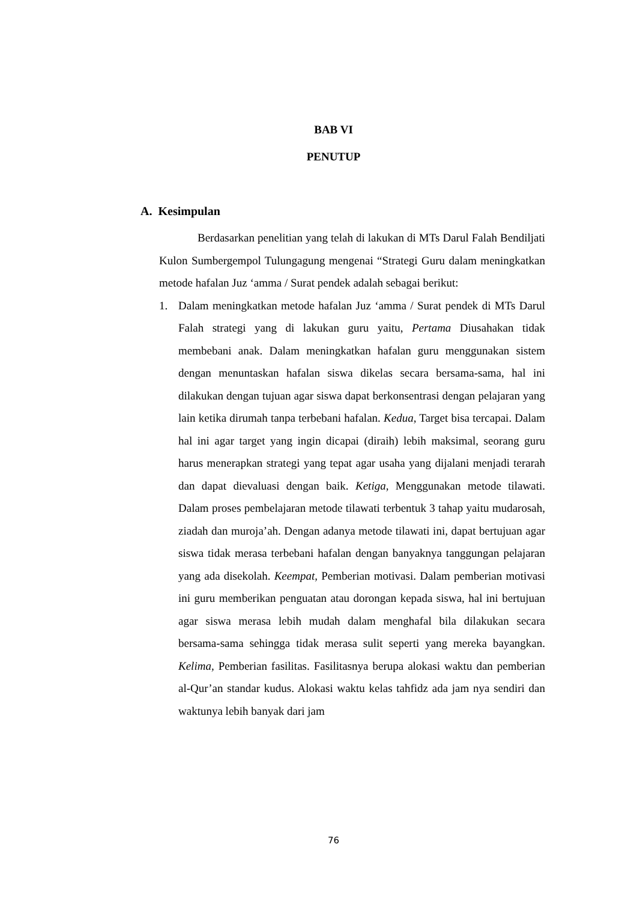BAB VI
PENUTUP
A. Kesimpulan
Berdasarkan penelitian yang telah di lakukan di MTs Darul Falah Bendiljati Kulon Sumbergempol Tulungagung mengenai “Strategi Guru dalam meningkatkan metode hafalan Juz ‘amma / Surat pendek adalah sebagai berikut:
1. Dalam meningkatkan metode hafalan Juz ‘amma / Surat pendek di MTs Darul Falah strategi yang di lakukan guru yaitu, Pertama Diusahakan tidak membebani anak. Dalam meningkatkan hafalan guru menggunakan sistem dengan menuntaskan hafalan siswa dikelas secara bersama-sama, hal ini dilakukan dengan tujuan agar siswa dapat berkonsentrasi dengan pelajaran yang lain ketika dirumah tanpa terbebani hafalan. Kedua, Target bisa tercapai. Dalam hal ini agar target yang ingin dicapai (diraih) lebih maksimal, seorang guru harus menerapkan strategi yang tepat agar usaha yang dijalani menjadi terarah dan dapat dievaluasi dengan baik. Ketiga, Menggunakan metode tilawati. Dalam proses pembelajaran metode tilawati terbentuk 3 tahap yaitu mudarosah, ziadah dan muroja’ah. Dengan adanya metode tilawati ini, dapat bertujuan agar siswa tidak merasa terbebani hafalan dengan banyaknya tanggungan pelajaran yang ada disekolah. Keempat, Pemberian motivasi. Dalam pemberian motivasi ini guru memberikan penguatan atau dorongan kepada siswa, hal ini bertujuan agar siswa merasa lebih mudah dalam menghafal bila dilakukan secara bersama-sama sehingga tidak merasa sulit seperti yang mereka bayangkan. Kelima, Pemberian fasilitas. Fasilitasnya berupa alokasi waktu dan pemberian al-Qur’an standar kudus. Alokasi waktu kelas tahfidz ada jam nya sendiri dan waktunya lebih banyak dari jam
76